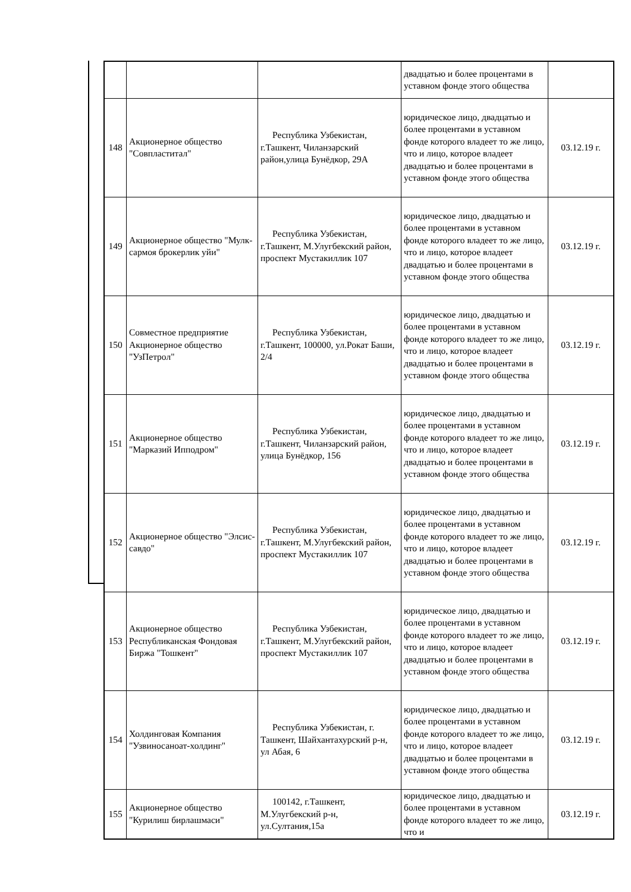| | | | двадцатью и более процентами в уставном фонде этого общества | |
| 148 | Акционерное общество "Совпластитал" | Республика Узбекистан, г.Ташкент, Чиланзарский район,улица Бунёдкор, 29А | юридическое лицо, двадцатью и более процентами в уставном фонде которого владеет то же лицо, что и лицо, которое владеет двадцатью и более процентами в уставном фонде этого общества | 03.12.19 г. |
| 149 | Акционерное общество "Мулк-сармоя брокерлик уйи" | Республика Узбекистан, г.Ташкент, М.Улугбекский район, проспект Мустакиллик 107 | юридическое лицо, двадцатью и более процентами в уставном фонде которого владеет то же лицо, что и лицо, которое владеет двадцатью и более процентами в уставном фонде этого общества | 03.12.19 г. |
| 150 | Совместное предприятие Акционерное общество "УзПетрол" | Республика Узбекистан, г.Ташкент, 100000, ул.Рокат Баши, 2/4 | юридическое лицо, двадцатью и более процентами в уставном фонде которого владеет то же лицо, что и лицо, которое владеет двадцатью и более процентами в уставном фонде этого общества | 03.12.19 г. |
| 151 | Акционерное общество "Марказий Ипподром" | Республика Узбекистан, г.Ташкент, Чиланзарский район, улица Бунёдкор, 156 | юридическое лицо, двадцатью и более процентами в уставном фонде которого владеет то же лицо, что и лицо, которое владеет двадцатью и более процентами в уставном фонде этого общества | 03.12.19 г. |
| 152 | Акционерное общество "Элсис-савдо" | Республика Узбекистан, г.Ташкент, М.Улугбекский район, проспект Мустакиллик 107 | юридическое лицо, двадцатью и более процентами в уставном фонде которого владеет то же лицо, что и лицо, которое владеет двадцатью и более процентами в уставном фонде этого общества | 03.12.19 г. |
| 153 | Акционерное общество Республиканская Фондовая Биржа "Тошкент" | Республика Узбекистан, г.Ташкент, М.Улугбекский район, проспект Мустакиллик 107 | юридическое лицо, двадцатью и более процентами в уставном фонде которого владеет то же лицо, что и лицо, которое владеет двадцатью и более процентами в уставном фонде этого общества | 03.12.19 г. |
| 154 | Холдинговая Компания "Узвиносаноат-холдинг" | Республика Узбекистан, г. Ташкент, Шайхантахурский р-н, ул Абая, 6 | юридическое лицо, двадцатью и более процентами в уставном фонде которого владеет то же лицо, что и лицо, которое владеет двадцатью и более процентами в уставном фонде этого общества | 03.12.19 г. |
| 155 | Акционерное общество "Курилиш бирлашмаси" | 100142, г.Ташкент, М.Улугбекский р-н, ул.Султания,15а | юридическое лицо, двадцатью и более процентами в уставном фонде которого владеет то же лицо, что и | 03.12.19 г. |